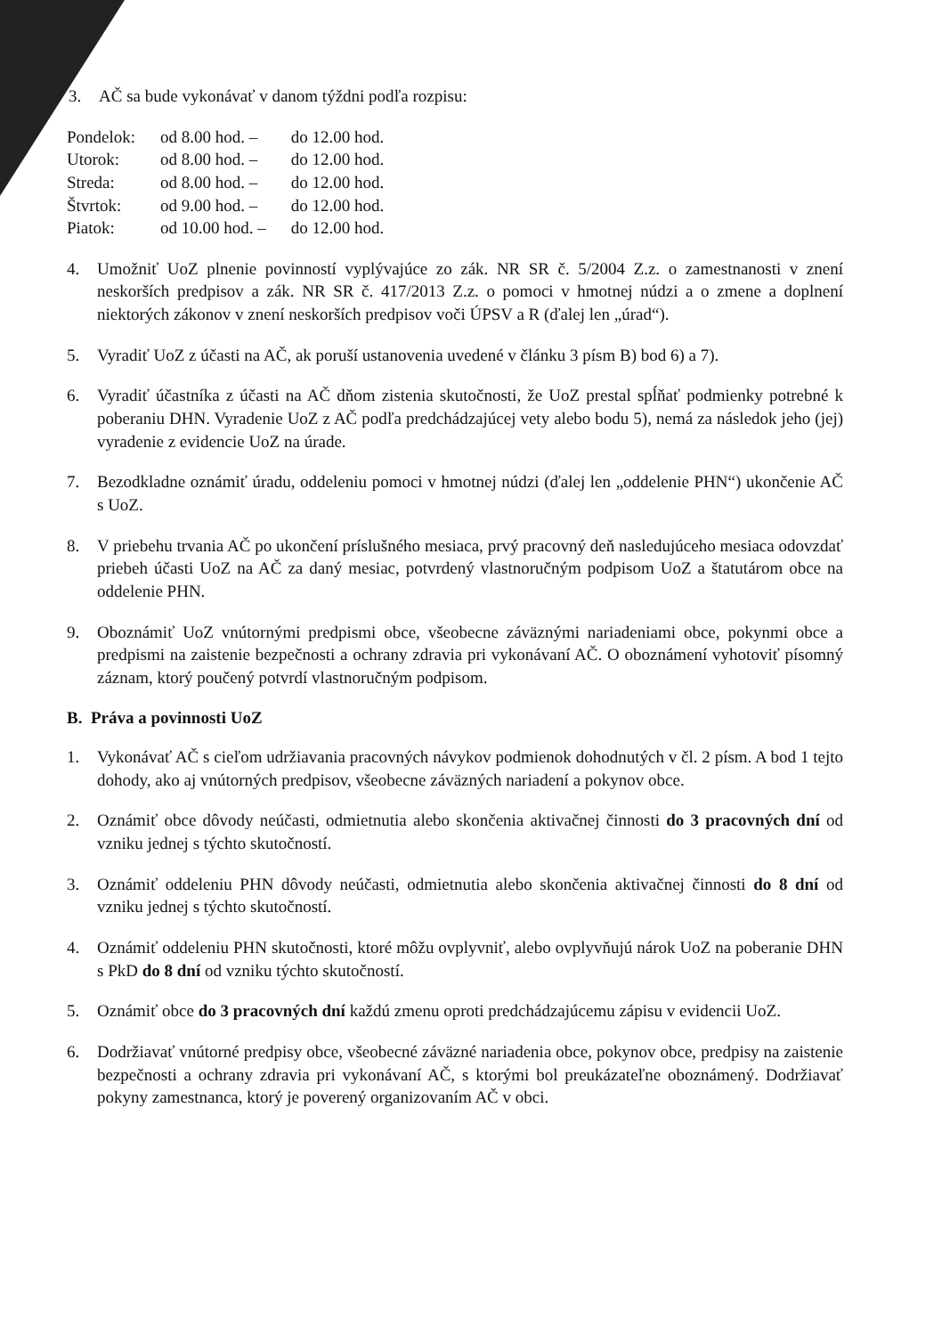3. AČ sa bude vykonávať v danom týždni podľa rozpisu:
| Pondelok: | od 8.00 hod. – | do 12.00 hod. |
| Utorok: | od 8.00 hod. – | do 12.00 hod. |
| Streda: | od 8.00 hod. – | do 12.00 hod. |
| Štvrtok: | od 9.00 hod. – | do 12.00 hod. |
| Piatok: | od 10.00 hod. – | do 12.00 hod. |
4. Umožniť UoZ plnenie povinností vyplývajúce zo zák. NR SR č. 5/2004 Z.z. o zamestnanosti v znení neskorších predpisov a zák. NR SR č. 417/2013 Z.z. o pomoci v hmotnej núdzi a o zmene a doplnení niektorých zákonov v znení neskorších predpisov voči ÚPSV a R (ďalej len „úrad“).
5. Vyradiť UoZ z účasti na AČ, ak poruší ustanovenia uvedené v článku 3 písm B) bod 6) a 7).
6. Vyradiť účastníka z účasti na AČ dňom zistenia skutočnosti, že UoZ prestal spĺňať podmienky potrebné k poberaniu DHN. Vyradenie UoZ z AČ podľa predchádzajúcej vety alebo bodu 5), nemá za následok jeho (jej) vyradenie z evidencie UoZ na úrade.
7. Bezodkladne oznámiť úradu, oddeleniu pomoci v hmotnej núdzi (ďalej len „oddelenie PHN“) ukončenie AČ s UoZ.
8. V priebehu trvania AČ po ukončení príslušného mesiaca, prvý pracovný deň nasledujúceho mesiaca odovzdať priebeh účasti UoZ na AČ za daný mesiac, potvrdený vlastnoručným podpisom UoZ a štatutárom obce na oddelenie PHN.
9. Oboznámiť UoZ vnútornými predpismi obce, všeobecne záväznými nariadeniami obce, pokynmi obce a predpismi na zaistenie bezpečnosti a ochrany zdravia pri vykonávaní AČ. O oboznámení vyhotoviť písomný záznam, ktorý poučený potvrdí vlastnoručným podpisom.
B. Práva a povinnosti UoZ
1. Vykonávať AČ s cieľom udržiavania pracovných návykov podmienok dohodnutých v čl. 2 písm. A bod 1 tejto dohody, ako aj vnútorných predpisov, všeobecne záväzných nariadení a pokynov obce.
2. Oznámiť obce dôvody neúčasti, odmietnutia alebo skončenia aktivačnej činnosti do 3 pracovných dní od vzniku jednej s týchto skutočností.
3. Oznámiť oddeleniu PHN dôvody neúčasti, odmietnutia alebo skončenia aktivačnej činnosti do 8 dní od vzniku jednej s týchto skutočností.
4. Oznámiť oddeleniu PHN skutočnosti, ktoré môžu ovplyvniť, alebo ovplyvňujú nárok UoZ na poberanie DHN s PkD do 8 dní od vzniku týchto skutočností.
5. Oznámiť obce do 3 pracovných dní každú zmenu oproti predchádzajúcemu zápisu v evidencii UoZ.
6. Dodržiavať vnútorné predpisy obce, všeobecné záväzné nariadenia obce, pokynov obce, predpisy na zaistenie bezpečnosti a ochrany zdravia pri vykonávaní AČ, s ktorými bol preukázateľne oboznámený. Dodržiavať pokyny zamestnanca, ktorý je poverený organizovaním AČ v obci.